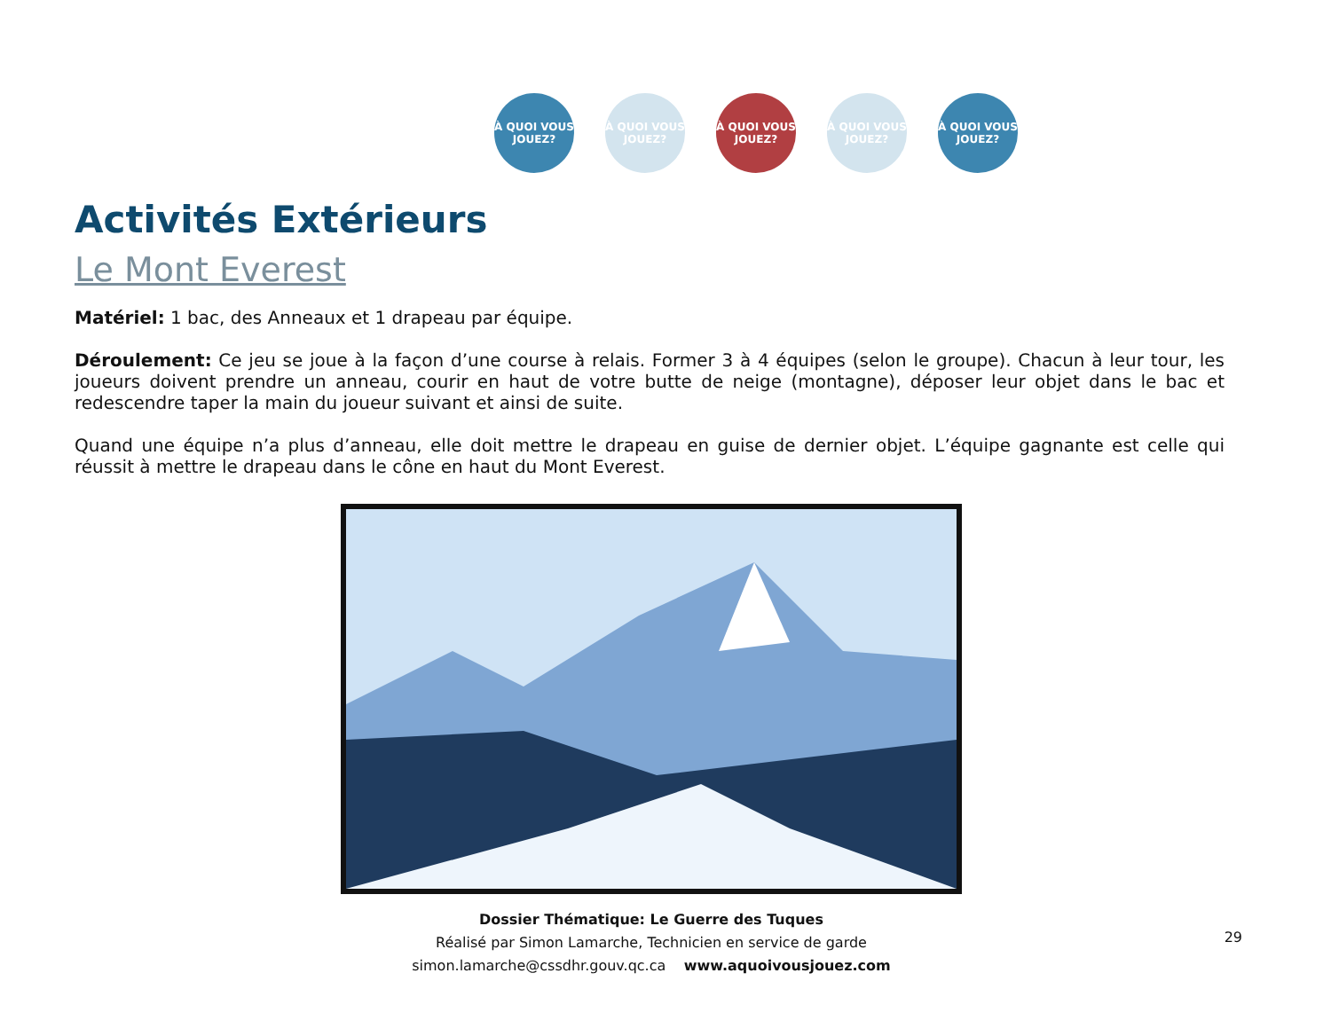À QUOI VOUS JOUEZ?
À QUOI VOUS JOUEZ?
À QUOI VOUS JOUEZ?
À QUOI VOUS JOUEZ?
À QUOI VOUS JOUEZ?
Activités Extérieurs
Le Mont Everest
Matériel: 1 bac, des Anneaux et 1 drapeau par équipe.
Déroulement: Ce jeu se joue à la façon d’une course à relais. Former 3 à 4 équipes (selon le groupe). Chacun à leur tour, les joueurs doivent prendre un anneau, courir en haut de votre butte de neige (montagne), déposer leur objet dans le bac et redescendre taper la main du joueur suivant et ainsi de suite.
Quand une équipe n’a plus d’anneau, elle doit mettre le drapeau en guise de dernier objet. L’équipe gagnante est celle qui réussit à mettre le drapeau dans le cône en haut du Mont Everest.
Dossier Thématique: Le Guerre des Tuques
Réalisé par Simon Lamarche, Technicien en service de garde
simon.lamarche@cssdhr.gouv.qc.ca www.aquoivousjouez.com
29